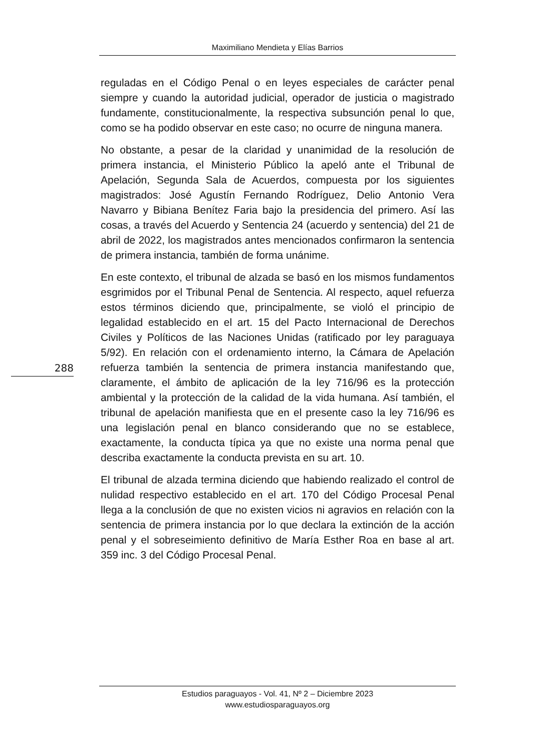Maximiliano Mendieta y Elías Barrios
reguladas en el Código Penal o en leyes especiales de carácter penal siempre y cuando la autoridad judicial, operador de justicia o magistrado fundamente, constitucionalmente, la respectiva subsunción penal lo que, como se ha podido observar en este caso; no ocurre de ninguna manera.
No obstante, a pesar de la claridad y unanimidad de la resolución de primera instancia, el Ministerio Público la apeló ante el Tribunal de Apelación, Segunda Sala de Acuerdos, compuesta por los siguientes magistrados: José Agustín Fernando Rodríguez, Delio Antonio Vera Navarro y Bibiana Benítez Faria bajo la presidencia del primero. Así las cosas, a través del Acuerdo y Sentencia 24 (acuerdo y sentencia) del 21 de abril de 2022, los magistrados antes mencionados confirmaron la sentencia de primera instancia, también de forma unánime.
En este contexto, el tribunal de alzada se basó en los mismos fundamentos esgrimidos por el Tribunal Penal de Sentencia. Al respecto, aquel refuerza estos términos diciendo que, principalmente, se violó el principio de legalidad establecido en el art. 15 del Pacto Internacional de Derechos Civiles y Políticos de las Naciones Unidas (ratificado por ley paraguaya 5/92). En relación con el ordenamiento interno, la Cámara de Apelación refuerza también la sentencia de primera instancia manifestando que, claramente, el ámbito de aplicación de la ley 716/96 es la protección ambiental y la protección de la calidad de la vida humana. Así también, el tribunal de apelación manifiesta que en el presente caso la ley 716/96 es una legislación penal en blanco considerando que no se establece, exactamente, la conducta típica ya que no existe una norma penal que describa exactamente la conducta prevista en su art. 10.
El tribunal de alzada termina diciendo que habiendo realizado el control de nulidad respectivo establecido en el art. 170 del Código Procesal Penal llega a la conclusión de que no existen vicios ni agravios en relación con la sentencia de primera instancia por lo que declara la extinción de la acción penal y el sobreseimiento definitivo de María Esther Roa en base al art. 359 inc. 3 del Código Procesal Penal.
288
Estudios paraguayos - Vol. 41, Nº 2 – Diciembre 2023
www.estudiosparaguayos.org